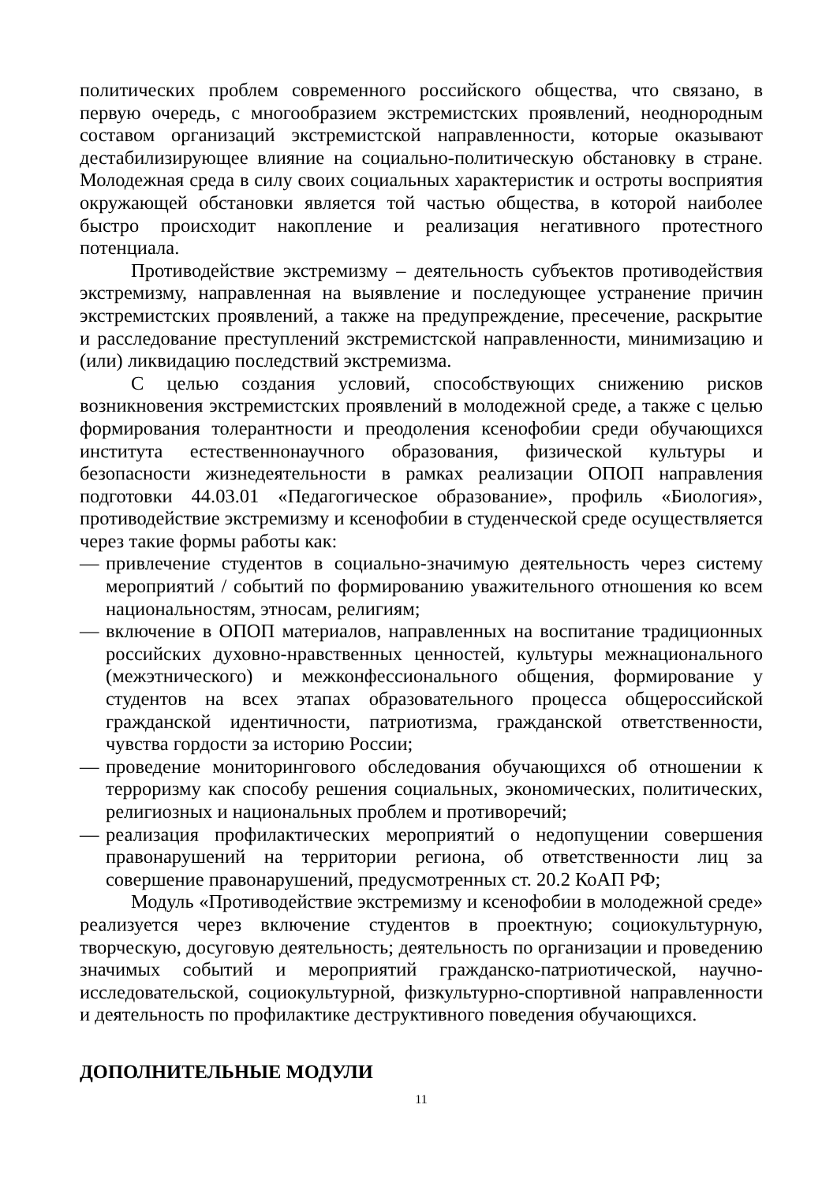политических проблем современного российского общества, что связано, в первую очередь, с многообразием экстремистских проявлений, неоднородным составом организаций экстремистской направленности, которые оказывают дестабилизирующее влияние на социально-политическую обстановку в стране. Молодежная среда в силу своих социальных характеристик и остроты восприятия окружающей обстановки является той частью общества, в которой наиболее быстро происходит накопление и реализация негативного протестного потенциала.
Противодействие экстремизму – деятельность субъектов противодействия экстремизму, направленная на выявление и последующее устранение причин экстремистских проявлений, а также на предупреждение, пресечение, раскрытие и расследование преступлений экстремистской направленности, минимизацию и (или) ликвидацию последствий экстремизма.
С целью создания условий, способствующих снижению рисков возникновения экстремистских проявлений в молодежной среде, а также с целью формирования толерантности и преодоления ксенофобии среди обучающихся института естественнонаучного образования, физической культуры и безопасности жизнедеятельности в рамках реализации ОПОП направления подготовки 44.03.01 «Педагогическое образование», профиль «Биология», противодействие экстремизму и ксенофобии в студенческой среде осуществляется через такие формы работы как:
— привлечение студентов в социально-значимую деятельность через систему мероприятий / событий по формированию уважительного отношения ко всем национальностям, этносам, религиям;
— включение в ОПОП материалов, направленных на воспитание традиционных российских духовно-нравственных ценностей, культуры межнационального (межэтнического) и межконфессионального общения, формирование у студентов на всех этапах образовательного процесса общероссийской гражданской идентичности, патриотизма, гражданской ответственности, чувства гордости за историю России;
— проведение мониторингового обследования обучающихся об отношении к терроризму как способу решения социальных, экономических, политических, религиозных и национальных проблем и противоречий;
— реализация профилактических мероприятий о недопущении совершения правонарушений на территории региона, об ответственности лиц за совершение правонарушений, предусмотренных ст. 20.2 КоАП РФ;
Модуль «Противодействие экстремизму и ксенофобии в молодежной среде» реализуется через включение студентов в проектную; социокультурную, творческую, досуговую деятельность; деятельность по организации и проведению значимых событий и мероприятий гражданско-патриотической, научно-исследовательской, социокультурной, физкультурно-спортивной направленности и деятельность по профилактике деструктивного поведения обучающихся.
ДОПОЛНИТЕЛЬНЫЕ МОДУЛИ
11